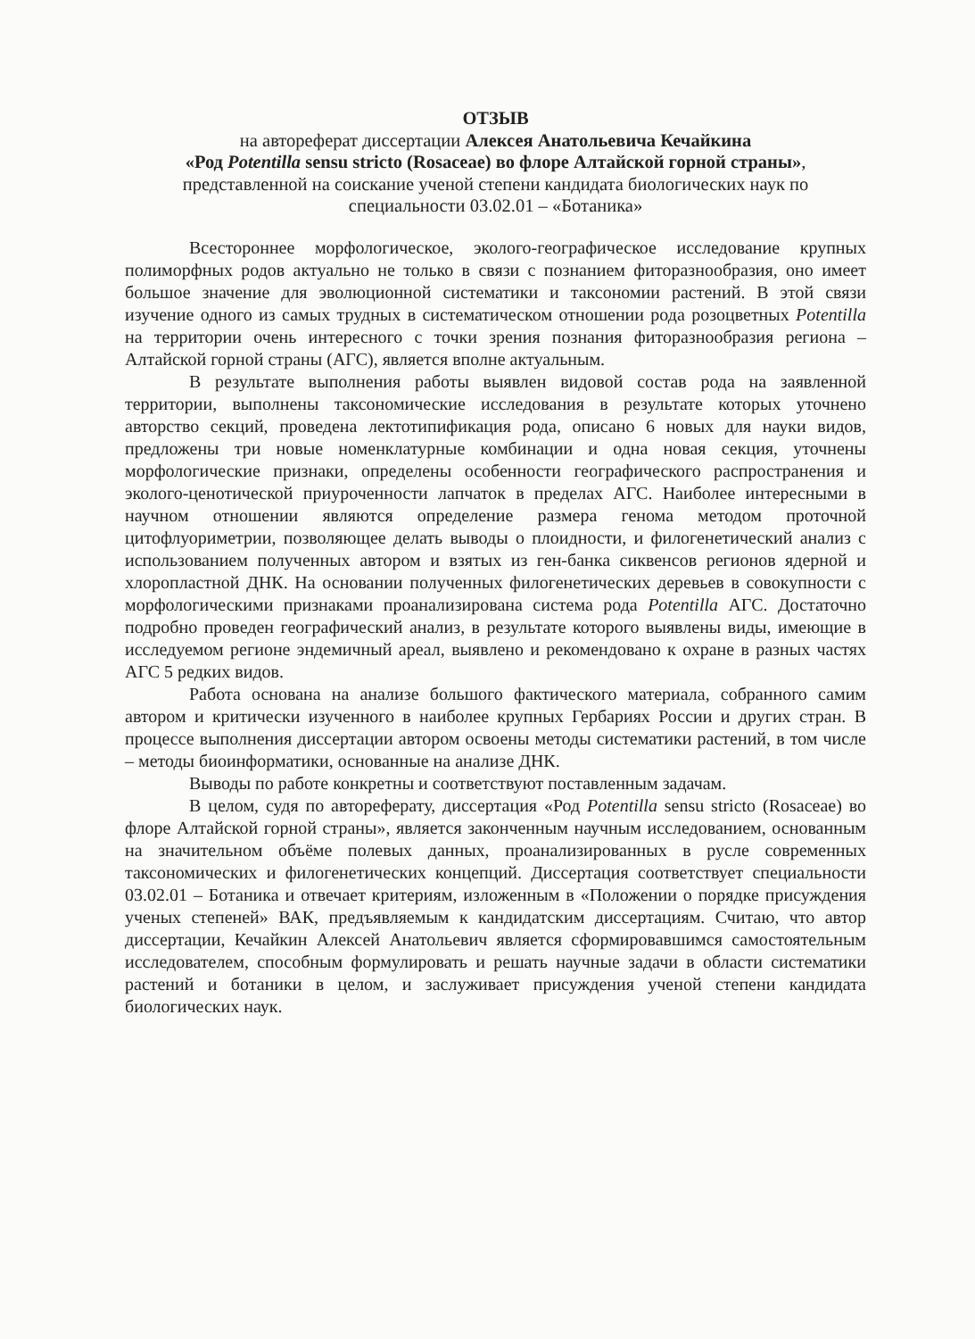ОТЗЫВ
на автореферат диссертации Алексея Анатольевича Кечайкина
«Род Potentilla sensu stricto (Rosaceae) во флоре Алтайской горной страны», представленной на соискание ученой степени кандидата биологических наук по специальности 03.02.01 – «Ботаника»
Всестороннее морфологическое, эколого-географическое исследование крупных полиморфных родов актуально не только в связи с познанием фиторазнообразия, оно имеет большое значение для эволюционной систематики и таксономии растений. В этой связи изучение одного из самых трудных в систематическом отношении рода розоцветных Potentilla на территории очень интересного с точки зрения познания фиторазнообразия региона – Алтайской горной страны (АГС), является вполне актуальным.
В результате выполнения работы выявлен видовой состав рода на заявленной территории, выполнены таксономические исследования в результате которых уточнено авторство секций, проведена лектотипификация рода, описано 6 новых для науки видов, предложены три новые номенклатурные комбинации и одна новая секция, уточнены морфологические признаки, определены особенности географического распространения и эколого-ценотической приуроченности лапчаток в пределах АГС. Наиболее интересными в научном отношении являются определение размера генома методом проточной цитофлуориметрии, позволяющее делать выводы о плоидности, и филогенетический анализ с использованием полученных автором и взятых из ген-банка сиквенсов регионов ядерной и хлоропластной ДНК. На основании полученных филогенетических деревьев в совокупности с морфологическими признаками проанализирована система рода Potentilla АГС. Достаточно подробно проведен географический анализ, в результате которого выявлены виды, имеющие в исследуемом регионе эндемичный ареал, выявлено и рекомендовано к охране в разных частях АГС 5 редких видов.
Работа основана на анализе большого фактического материала, собранного самим автором и критически изученного в наиболее крупных Гербариях России и других стран. В процессе выполнения диссертации автором освоены методы систематики растений, в том числе – методы биоинформатики, основанные на анализе ДНК.
Выводы по работе конкретны и соответствуют поставленным задачам.
В целом, судя по автореферату, диссертация «Род Potentilla sensu stricto (Rosaceae) во флоре Алтайской горной страны», является законченным научным исследованием, основанным на значительном объёме полевых данных, проанализированных в русле современных таксономических и филогенетических концепций. Диссертация соответствует специальности 03.02.01 – Ботаника и отвечает критериям, изложенным в «Положении о порядке присуждения ученых степеней» ВАК, предъявляемым к кандидатским диссертациям. Считаю, что автор диссертации, Кечайкин Алексей Анатольевич является сформировавшимся самостоятельным исследователем, способным формулировать и решать научные задачи в области систематики растений и ботаники в целом, и заслуживает присуждения ученой степени кандидата биологических наук.